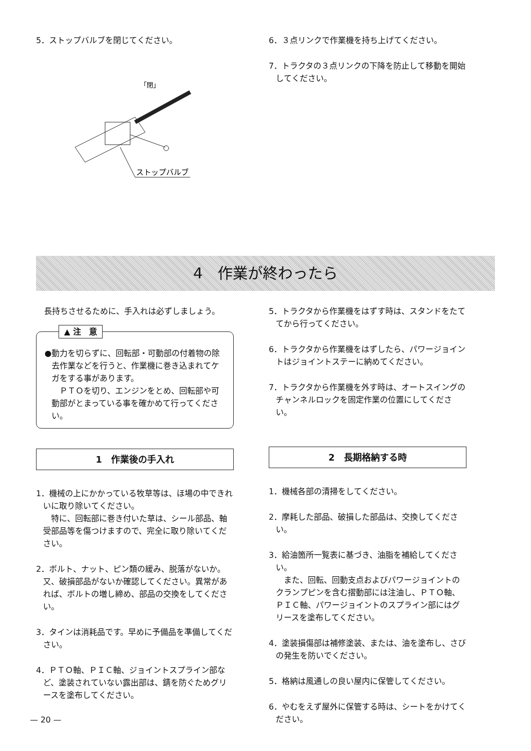5．ストップバルブを閉じてください。
「閉」
ストップバルブ
6．３点リンクで作業機を持ち上げてください。
7．トラクタの３点リンクの下降を防止して移動を開始してください。
4　作業が終わったら
長持ちさせるために、手入れは必ずしましょう。
▲ 注　意
●動力を切らずに、回転部・可動部の付着物の除去作業などを行うと、作業機に巻き込まれてケガをする事があります。
　ＰＴＯを切り、エンジンをとめ、回転部や可動部がとまっている事を確かめて行ってください。
1　作業後の手入れ
1．機械の上にかかっている牧草等は、ほ場の中できれいに取り除いてください。
　特に、回転部に巻き付いた草は、シール部品、軸受部品等を傷つけますので、完全に取り除いてください。
2．ボルト、ナット、ピン類の緩み、脱落がないか。又、破損部品がないか確認してください。異常があれば、ボルトの増し締め、部品の交換をしてください。
3．タインは消耗品です。早めに予備品を準備してください。
4．ＰＴＯ軸、ＰＩＣ軸、ジョイントスプライン部など、塗装されていない露出部は、錆を防ぐためグリースを塗布してください。
5．トラクタから作業機をはずす時は、スタンドをたててから行ってください。
6．トラクタから作業機をはずしたら、パワージョイントはジョイントステーに納めてください。
7．トラクタから作業機を外す時は、オートスイングのチャンネルロックを固定作業の位置にしてください。
2　長期格納する時
1．機械各部の清掃をしてください。
2．摩耗した部品、破損した部品は、交換してください。
3．給油箇所一覧表に基づき、油脂を補給してください。
　また、回転、回動支点およびパワージョイントのクランプピンを含む摺動部には注油し、ＰＴＯ軸、ＰＩＣ軸、パワージョイントのスプライン部にはグリースを塗布してください。
4．塗装損傷部は補修塗装、または、油を塗布し、さびの発生を防いでください。
5．格納は風通しの良い屋内に保管してください。
6．やむをえず屋外に保管する時は、シートをかけてください。
— 20 —